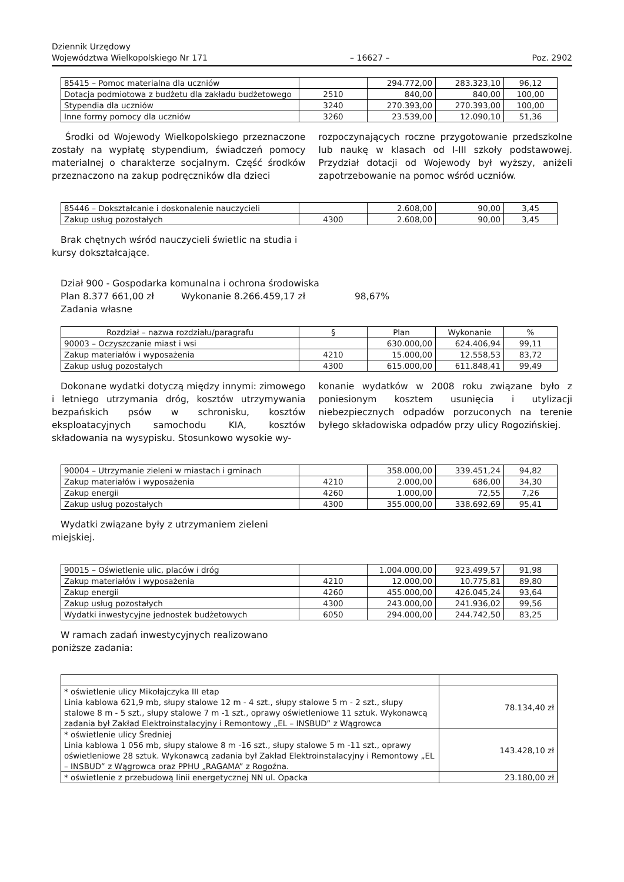Dziennik Urzędowy
Województwa Wielkopolskiego Nr 171
– 16627 –
Poz. 2902
| 85415 – Pomoc materialna dla uczniów | | 294.772,00 | 283.323,10 | 96,12 |
| Dotacja podmiotowa z budżetu dla zakładu budżetowego | 2510 | 840,00 | 840,00 | 100,00 |
| Stypendia dla uczniów | 3240 | 270.393,00 | 270.393,00 | 100,00 |
| Inne formy pomocy dla uczniów | 3260 | 23.539,00 | 12.090,10 | 51,36 |
Środki od Wojewody Wielkopolskiego przeznaczone zostały na wypłatę stypendium, świadczeń pomocy materialnej o charakterze socjalnym. Część środków przeznaczono na zakup podręczników dla dzieci
rozpoczynających roczne przygotowanie przedszkolne lub naukę w klasach od I-III szkoły podstawowej. Przydział dotacji od Wojewody był wyższy, aniżeli zapotrzebowanie na pomoc wśród uczniów.
| 85446 – Dokształcanie i doskonalenie nauczycieli | | 2.608,00 | 90,00 | 3,45 |
| Zakup usług pozostałych | 4300 | 2.608,00 | 90,00 | 3,45 |
Brak chętnych wśród nauczycieli świetlic na studia i kursy dokształcające.
Dział 900 - Gospodarka komunalna i ochrona środowiska
Plan 8.377 661,00 zł Wykonanie 8.266.459,17 zł 98,67%
Zadania własne
| Rozdział – nazwa rozdziału/paragrafu | § | Plan | Wykonanie | % |
| --- | --- | --- | --- | --- |
| 90003 – Oczyszczanie miast i wsi | | 630.000,00 | 624.406,94 | 99,11 |
| Zakup materiałów i wyposażenia | 4210 | 15.000,00 | 12.558,53 | 83,72 |
| Zakup usług pozostałych | 4300 | 615.000,00 | 611.848,41 | 99,49 |
Dokonane wydatki dotyczą między innymi: zimowego i letniego utrzymania dróg, kosztów utrzymywania bezpańskich psów w schronisku, kosztów eksploatacyjnych samochodu KIA, kosztów składowania na wysypisku. Stosunkowo wysokie wy-
konanie wydatków w 2008 roku związane było z poniesionym kosztem usunięcia i utylizacji niebezpiecznych odpadów porzuconych na terenie byłego składowiska odpadów przy ulicy Rogozińskiej.
| 90004 – Utrzymanie zieleni w miastach i gminach | | 358.000,00 | 339.451,24 | 94,82 |
| Zakup materiałów i wyposażenia | 4210 | 2.000,00 | 686,00 | 34,30 |
| Zakup energii | 4260 | 1.000,00 | 72,55 | 7,26 |
| Zakup usług pozostałych | 4300 | 355.000,00 | 338.692,69 | 95,41 |
Wydatki związane były z utrzymaniem zieleni miejskiej.
| 90015 – Oświetlenie ulic, placów i dróg | | 1.004.000,00 | 923.499,57 | 91,98 |
| Zakup materiałów i wyposażenia | 4210 | 12.000,00 | 10.775,81 | 89,80 |
| Zakup energii | 4260 | 455.000,00 | 426.045,24 | 93,64 |
| Zakup usług pozostałych | 4300 | 243.000,00 | 241.936,02 | 99,56 |
| Wydatki inwestycyjne jednostek budżetowych | 6050 | 294.000,00 | 244.742,50 | 83,25 |
W ramach zadań inwestycyjnych realizowano poniższe zadania:
| * oświetlenie ulicy Mikołajczyka III etap Linia kablowa 621,9 mb, słupy stalowe 12 m - 4 szt., słupy stalowe 5 m - 2 szt., słupy stalowe 8 m - 5 szt., słupy stalowe 7 m -1 szt., oprawy oświetleniowe 11 sztuk. Wykonawcą zadania był Zakład Elektroinstalacyjny i Remontowy „EL – INSBUD” z Wągrowca | 78.134,40 zł |
| * oświetlenie ulicy Średniej Linia kablowa 1 056 mb, słupy stalowe 8 m -16 szt., słupy stalowe 5 m -11 szt., oprawy oświetleniowe 28 sztuk. Wykonawcą zadania był Zakład Elektroinstalacyjny i Remontowy „EL – INSBUD” z Wągrowca oraz PPHU „RAGAMA” z Rogoźna. | 143.428,10 zł |
| * oświetlenie z przebudową linii energetycznej NN ul. Opacka | 23.180,00 zł |